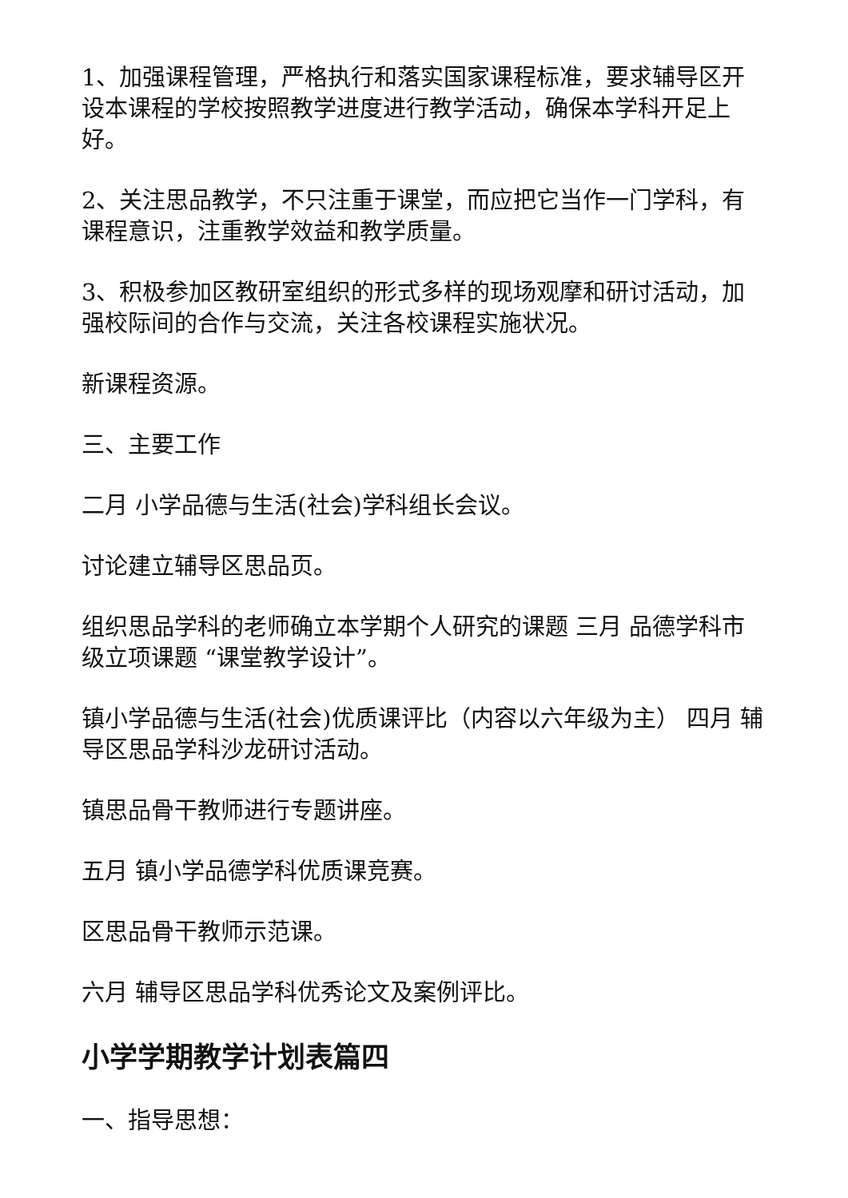1、加强课程管理，严格执行和落实国家课程标准，要求辅导区开设本课程的学校按照教学进度进行教学活动，确保本学科开足上好。
2、关注思品教学，不只注重于课堂，而应把它当作一门学科，有课程意识，注重教学效益和教学质量。
3、积极参加区教研室组织的形式多样的现场观摩和研讨活动，加强校际间的合作与交流，关注各校课程实施状况。
新课程资源。
三、主要工作
二月 小学品德与生活(社会)学科组长会议。
讨论建立辅导区思品页。
组织思品学科的老师确立本学期个人研究的课题 三月 品德学科市级立项课题 “课堂教学设计”。
镇小学品德与生活(社会)优质课评比（内容以六年级为主） 四月 辅导区思品学科沙龙研讨活动。
镇思品骨干教师进行专题讲座。
五月 镇小学品德学科优质课竞赛。
区思品骨干教师示范课。
六月 辅导区思品学科优秀论文及案例评比。
小学学期教学计划表篇四
一、指导思想：